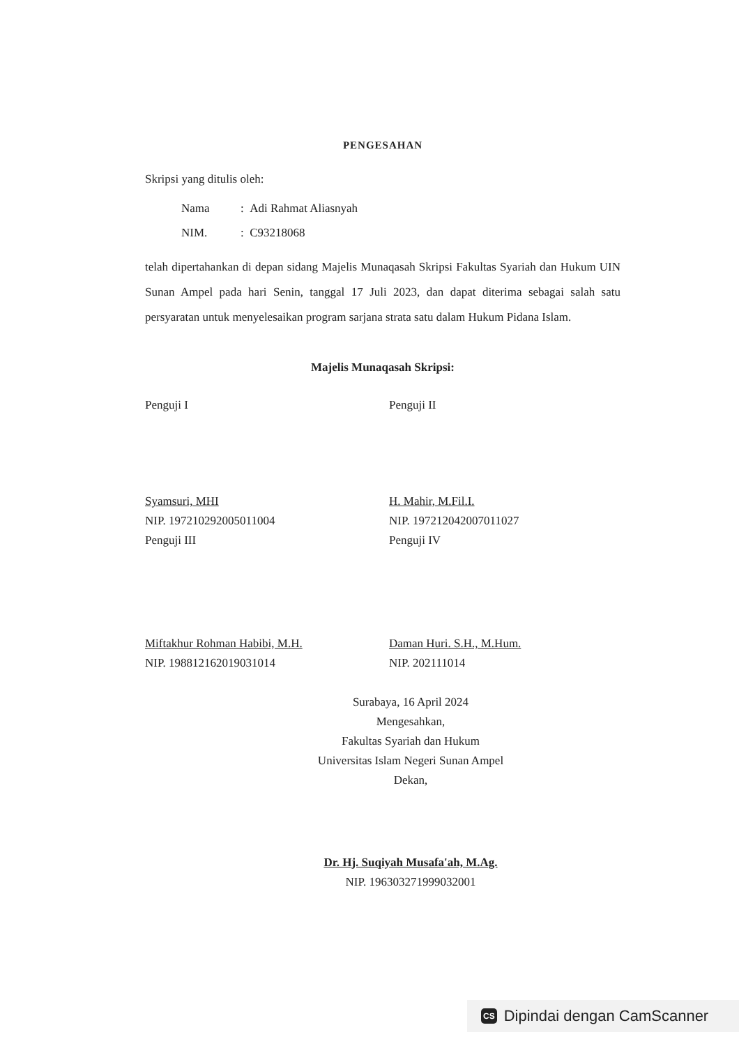PENGESAHAN
Skripsi yang ditulis oleh:
Nama: Adi Rahmat Aliasnyah
NIM.: C93218068
telah dipertahankan di depan sidang Majelis Munaqasah Skripsi Fakultas Syariah dan Hukum UIN Sunan Ampel pada hari Senin, tanggal 17 Juli 2023, dan dapat diterima sebagai salah satu persyaratan untuk menyelesaikan program sarjana strata satu dalam Hukum Pidana Islam.
Majelis Munaqasah Skripsi:
Penguji I
Syamsuri, MHI
NIP. 197210292005011004
Penguji II
H. Mahir, M.Fil.I.
NIP. 197212042007011027
Penguji III
Miftakhur Rohman Habibi, M.H.
NIP. 198812162019031014
Penguji IV
Daman Huri. S.H., M.Hum.
NIP. 202111014
Surabaya, 16 April 2024
Mengesahkan,
Fakultas Syariah dan Hukum
Universitas Islam Negeri Sunan Ampel
Dekan,
Dr. Hj. Suqiyah Musafa'ah, M.Ag.
NIP. 196303271999032001
CS Dipindai dengan CamScanner